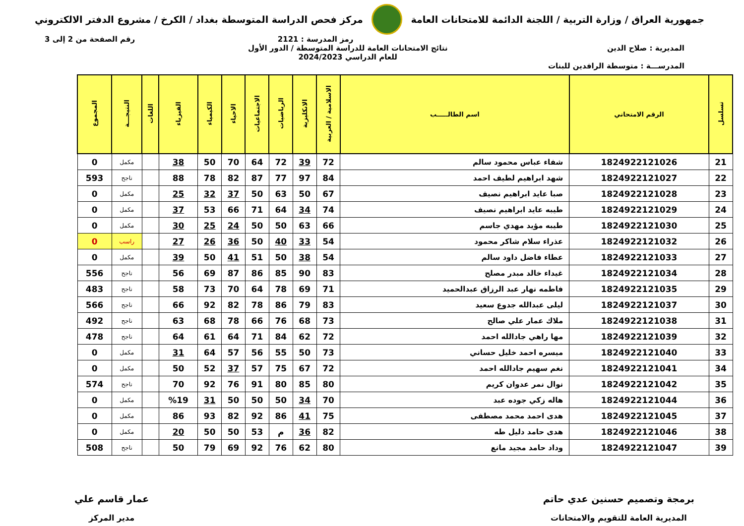جمهورية العراق / وزارة التربية / اللجنة الدائمة للامتحانات العامة
مركز فحص الدراسة المتوسطة بغداد / الكرخ / مشروع الدفتر الالكتروني
رمز المدرسة : 2121 رقم الصفحة من 2 إلى 3
المديرية : صلاح الدين
المدرســـة : متوسطة الرافدين للبنات
نتائج الامتحانات العامة للدراسة المتوسطة / الدور الأول
للعام الدراسي 2024/2023
| تسلسل | الرقم الامتحاني | اسم الطالـــــب | الاسلامية / العربية | الانكليزية | الرياضيات | الاجتماعيات | الاحياء | الكيمياء | الفيزياء | اللغات | النتيجـــة | المجموع |
| --- | --- | --- | --- | --- | --- | --- | --- | --- | --- | --- | --- | --- |
| 21 | 1824922121026 | شفاء عباس محمود سالم | 72 | 39 | 72 | 64 | 70 | 50 | 38 | | مكمل | 0 |
| 22 | 1824922121027 | شهد ابراهيم لطيف احمد | 84 | 97 | 77 | 87 | 82 | 78 | 88 | | ناجح | 593 |
| 23 | 1824922121028 | صبا عايد ابراهيم نصيف | 67 | 50 | 63 | 50 | 37 | 32 | 25 | | مكمل | 0 |
| 24 | 1824922121029 | طيبه عايد ابراهيم نصيف | 74 | 34 | 64 | 71 | 66 | 53 | 37 | | مكمل | 0 |
| 25 | 1824922121030 | طيبه مؤيد مهدي جاسم | 66 | 63 | 50 | 50 | 24 | 25 | 30 | | مكمل | 0 |
| 26 | 1824922121032 | عذراء سلام شاكر محمود | 54 | 33 | 40 | 50 | 36 | 26 | 27 | | راسب | 0 |
| 27 | 1824922121033 | عطاء فاضل داود سالم | 54 | 38 | 50 | 51 | 41 | 50 | 39 | | مكمل | 0 |
| 28 | 1824922121034 | غيداء خالد مبدر مصلح | 83 | 90 | 85 | 86 | 87 | 69 | 56 | | ناجح | 556 |
| 29 | 1824922121035 | فاطمه نهار عبد الرزاق عبدالحميد | 71 | 69 | 78 | 64 | 70 | 73 | 58 | | ناجح | 483 |
| 30 | 1824922121037 | ليلى عبدالله جدوع سعيد | 83 | 79 | 86 | 78 | 82 | 92 | 66 | | ناجح | 566 |
| 31 | 1824922121038 | ملاك عمار علي صالح | 73 | 68 | 76 | 66 | 78 | 68 | 63 | | ناجح | 492 |
| 32 | 1824922121039 | مها راهي جادالله احمد | 72 | 62 | 84 | 71 | 64 | 61 | 64 | | ناجح | 478 |
| 33 | 1824922121040 | ميسره احمد خليل حساني | 73 | 50 | 55 | 56 | 57 | 64 | 31 | | مكمل | 0 |
| 34 | 1824922121041 | نغم سهيم جادالله احمد | 72 | 67 | 75 | 57 | 37 | 52 | 50 | | مكمل | 0 |
| 35 | 1824922121042 | نوال نمر عدوان كريم | 80 | 85 | 80 | 91 | 76 | 92 | 70 | | ناجح | 574 |
| 36 | 1824922121044 | هاله زكي جوده عبد | 70 | 34 | 50 | 50 | 50 | 31 | %19 | | مكمل | 0 |
| 37 | 1824922121045 | هدى احمد محمد مصطفى | 75 | 41 | 86 | 92 | 82 | 93 | 86 | | مكمل | 0 |
| 38 | 1824922121046 | هدى حامد دليل طه | 82 | 36 | م | 53 | 50 | 50 | 20 | | مكمل | 0 |
| 39 | 1824922121047 | وداد حامد مجيد مانع | 80 | 62 | 76 | 92 | 69 | 79 | 50 | | ناجح | 508 |
برمجة وتصميم حسنين عدي حاتم
المديرية العامة للتقويم والامتحانات
عمار قاسم علي
مدير المركز